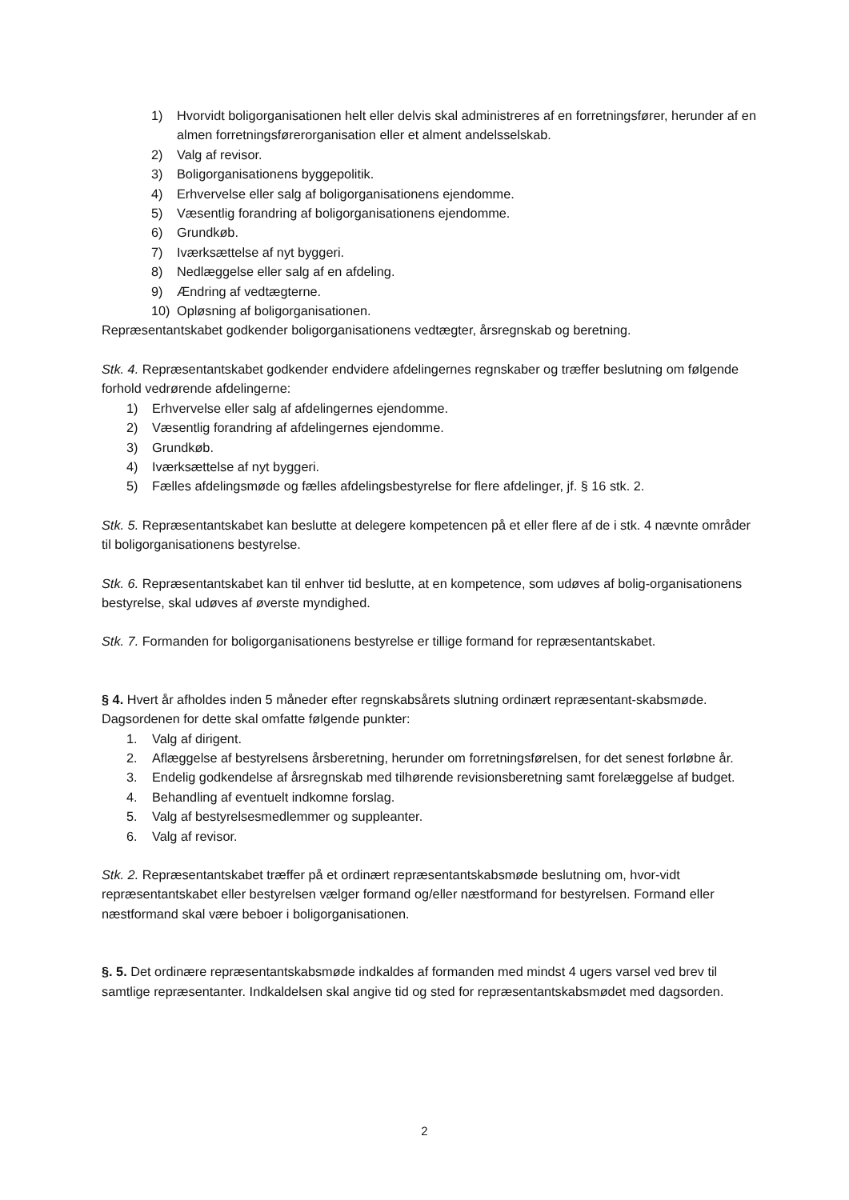1) Hvorvidt boligorganisationen helt eller delvis skal administreres af en forretningsfører, herunder af en almen forretningsførerorganisation eller et alment andelsselskab.
2) Valg af revisor.
3) Boligorganisationens byggepolitik.
4) Erhvervelse eller salg af boligorganisationens ejendomme.
5) Væsentlig forandring af boligorganisationens ejendomme.
6) Grundkøb.
7) Iværksættelse af nyt byggeri.
8) Nedlæggelse eller salg af en afdeling.
9) Ændring af vedtægterne.
10) Opløsning af boligorganisationen.
Repræsentantskabet godkender boligorganisationens vedtægter, årsregnskab og beretning.
Stk. 4. Repræsentantskabet godkender endvidere afdelingernes regnskaber og træffer beslutning om følgende forhold vedrørende afdelingerne:
1) Erhvervelse eller salg af afdelingernes ejendomme.
2) Væsentlig forandring af afdelingernes ejendomme.
3) Grundkøb.
4) Iværksættelse af nyt byggeri.
5) Fælles afdelingsmøde og fælles afdelingsbestyrelse for flere afdelinger, jf. § 16 stk. 2.
Stk. 5. Repræsentantskabet kan beslutte at delegere kompetencen på et eller flere af de i stk. 4 nævnte områder til boligorganisationens bestyrelse.
Stk. 6. Repræsentantskabet kan til enhver tid beslutte, at en kompetence, som udøves af bolig-organisationens bestyrelse, skal udøves af øverste myndighed.
Stk. 7. Formanden for boligorganisationens bestyrelse er tillige formand for repræsentantskabet.
§ 4. Hvert år afholdes inden 5 måneder efter regnskabsårets slutning ordinært repræsentant-skabsmøde. Dagsordenen for dette skal omfatte følgende punkter:
1. Valg af dirigent.
2. Aflæggelse af bestyrelsens årsberetning, herunder om forretningsførelsen, for det senest forløbne år.
3. Endelig godkendelse af årsregnskab med tilhørende revisionsberetning samt forelæggelse af budget.
4. Behandling af eventuelt indkomne forslag.
5. Valg af bestyrelsesmedlemmer og suppleanter.
6. Valg af revisor.
Stk. 2. Repræsentantskabet træffer på et ordinært repræsentantskabsmøde beslutning om, hvor-vidt repræsentantskabet eller bestyrelsen vælger formand og/eller næstformand for bestyrelsen. Formand eller næstformand skal være beboer i boligorganisationen.
§. 5. Det ordinære repræsentantskabsmøde indkaldes af formanden med mindst 4 ugers varsel ved brev til samtlige repræsentanter. Indkaldelsen skal angive tid og sted for repræsentantskabsmødet med dagsorden.
2